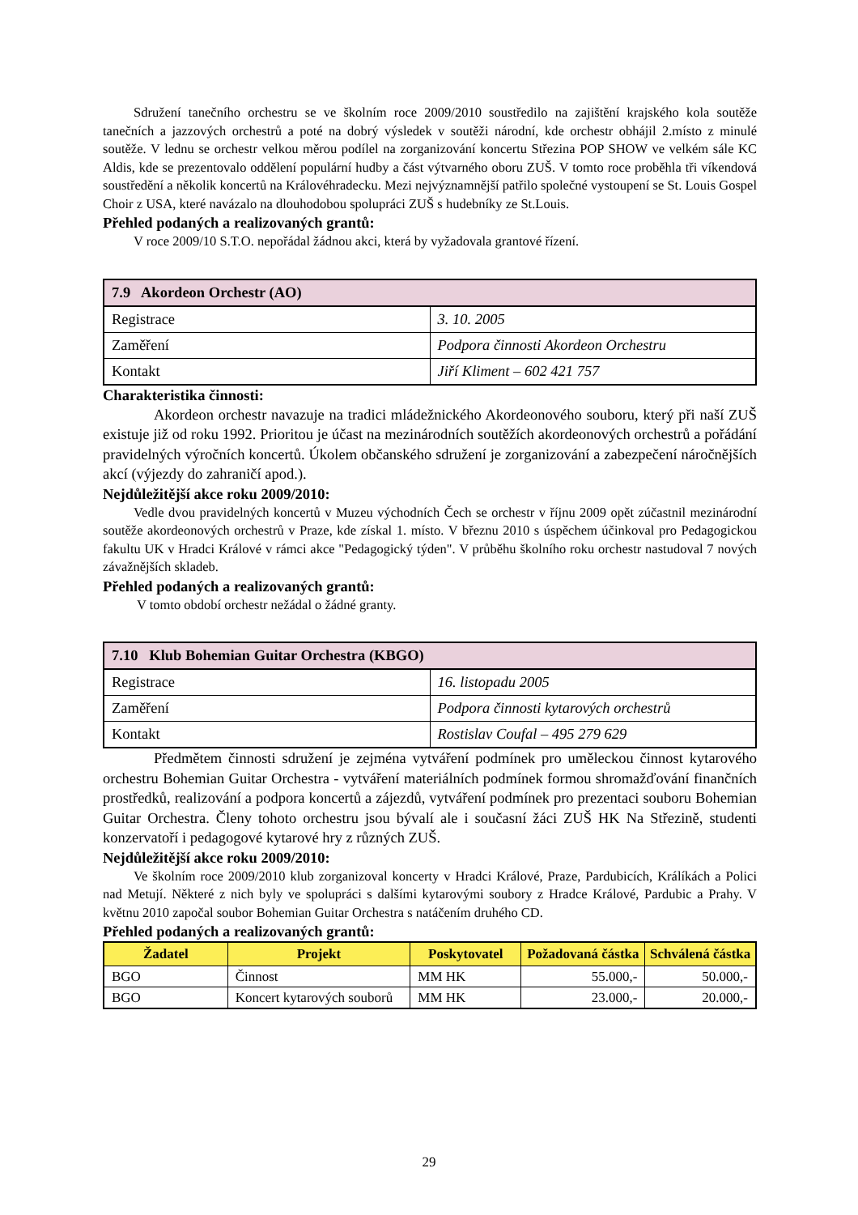Sdružení tanečního orchestru se ve školním roce 2009/2010 soustředilo na zajištění krajského kola soutěže tanečních a jazzových orchestrů a poté na dobrý výsledek v soutěži národní, kde orchestr obhájil 2.místo z minulé soutěže. V lednu se orchestr velkou měrou podílel na zorganizování koncertu Střezina POP SHOW ve velkém sále KC Aldis, kde se prezentovalo oddělení populární hudby a část výtvarného oboru ZUŠ. V tomto roce proběhla tři víkendová soustředění a několik koncertů na Královéhradecku. Mezi nejvýznamnější patřilo společné vystoupení se St. Louis Gospel Choir z USA, které navázalo na dlouhodobou spolupráci ZUŠ s hudebníky ze St.Louis.
Přehled podaných a realizovaných grantů:
V roce 2009/10 S.T.O. nepořádal žádnou akci, která by vyžadovala grantové řízení.
| 7.9 Akordeon Orchestr (AO) | |
| Registrace | 3. 10. 2005 |
| Zaměření | Podpora činnosti Akordeon Orchestru |
| Kontakt | Jiří Kliment – 602 421 757 |
Charakteristika činnosti:
Akordeon orchestr navazuje na tradici mládežnického Akordeonového souboru, který při naší ZUŠ existuje již od roku 1992. Prioritou je účast na mezinárodních soutěžích akordeonových orchestrů a pořádání pravidelných výročních koncertů. Úkolem občanského sdružení je zorganizování a zabezpečení náročnějších akcí (výjezdy do zahraničí apod.).
Nejdůležitější akce roku 2009/2010:
Vedle dvou pravidelných koncertů v Muzeu východních Čech se orchestr v říjnu 2009 opět zúčastnil mezinárodní soutěže akordeonových orchestrů v Praze, kde získal 1. místo. V březnu 2010 s úspěchem účinkoval pro Pedagogickou fakultu UK v Hradci Králové v rámci akce "Pedagogický týden". V průběhu školního roku orchestr nastudoval 7 nových závažnějších skladeb.
Přehled podaných a realizovaných grantů:
V tomto období orchestr nežádal o žádné granty.
| 7.10 Klub Bohemian Guitar Orchestra (KBGO) | |
| Registrace | 16. listopadu 2005 |
| Zaměření | Podpora činnosti kytarových orchestrů |
| Kontakt | Rostislav Coufal – 495 279 629 |
Předmětem činnosti sdružení je zejména vytváření podmínek pro uměleckou činnost kytarového orchestru Bohemian Guitar Orchestra - vytváření materiálních podmínek formou shromažďování finančních prostředků, realizování a podpora koncertů a zájezdů, vytváření podmínek pro prezentaci souboru Bohemian Guitar Orchestra. Členy tohoto orchestru jsou bývalí ale i současní žáci ZUŠ HK Na Střezině, studenti konzervatoří i pedagogové kytarové hry z různých ZUŠ.
Nejdůležitější akce roku 2009/2010:
Ve školním roce 2009/2010 klub zorganizoval koncerty v Hradci Králové, Praze, Pardubicích, Králíkách a Polici nad Metují. Některé z nich byly ve spolupráci s dalšími kytarovými soubory z Hradce Králové, Pardubic a Prahy. V květnu 2010 započal soubor Bohemian Guitar Orchestra s natáčením druhého CD.
Přehled podaných a realizovaných grantů:
| Žadatel | Projekt | Poskytovatel | Požadovaná částka | Schválená částka |
| --- | --- | --- | --- | --- |
| BGO | Činnost | MM HK | 55.000,- | 50.000,- |
| BGO | Koncert kytarových souborů | MM HK | 23.000,- | 20.000,- |
29